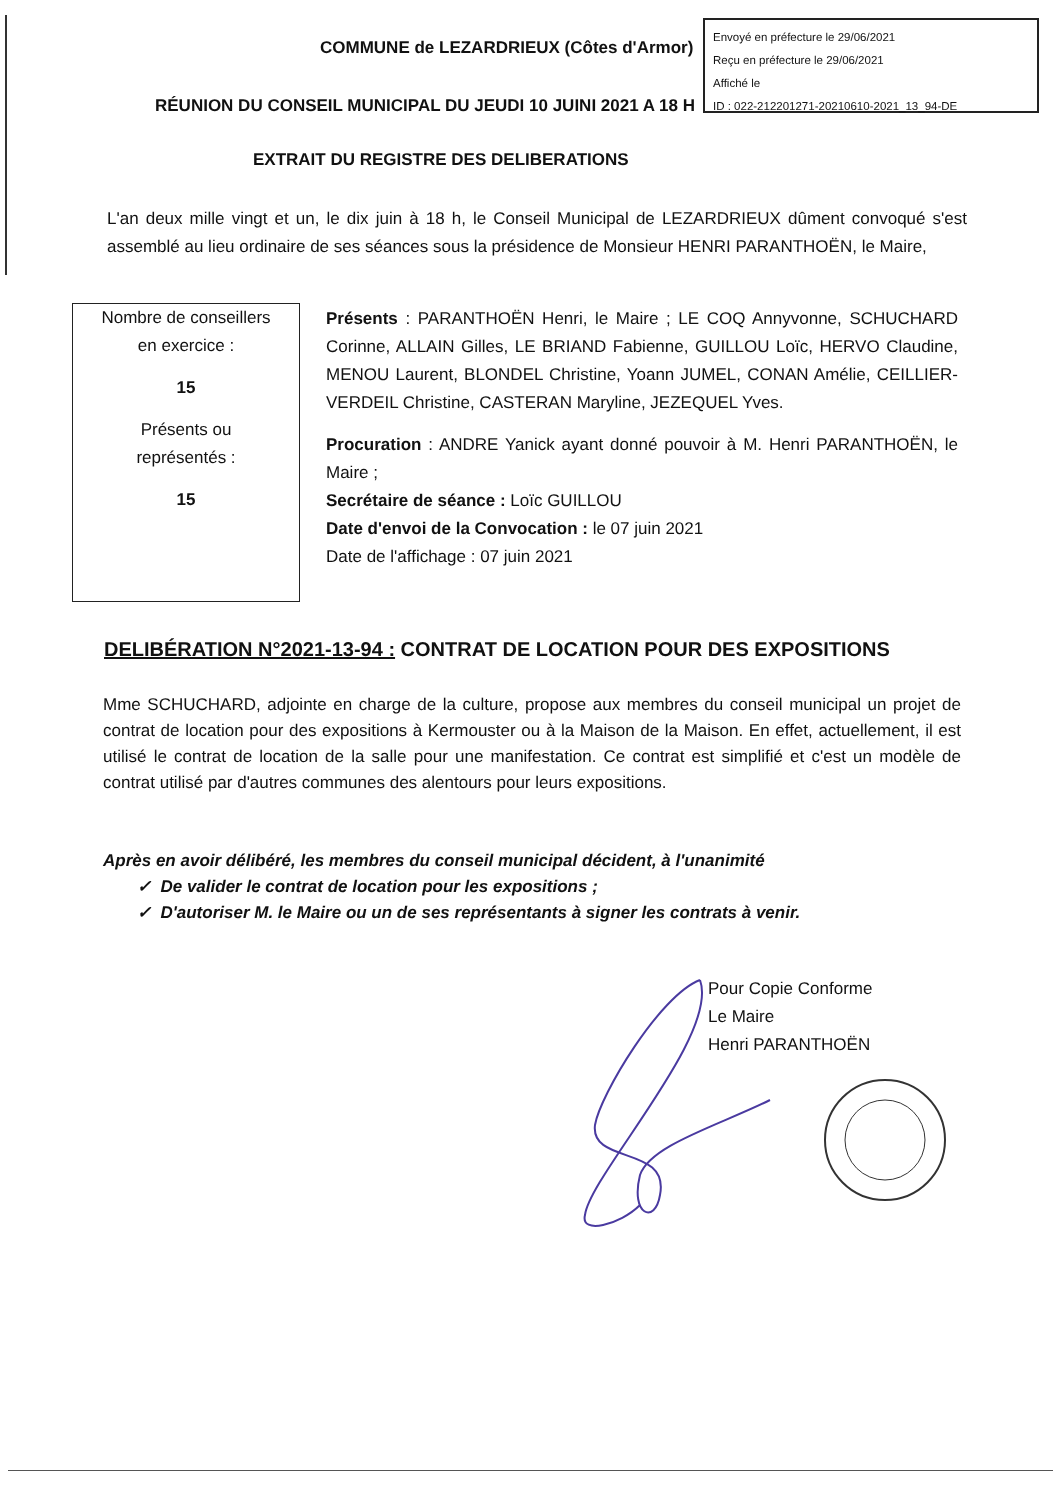COMMUNE de LEZARDRIEUX (Côtes d'Armor)
RÉUNION DU CONSEIL MUNICIPAL DU JEUDI 10 JUINI 2021 A 18 H
Envoyé en préfecture le 29/06/2021
Reçu en préfecture le 29/06/2021
Affiché le
ID : 022-212201271-20210610-2021_13_94-DE
EXTRAIT DU REGISTRE DES DELIBERATIONS
L'an deux mille vingt et un, le dix juin à 18 h, le Conseil Municipal de LEZARDRIEUX dûment convoqué s'est assemblé au lieu ordinaire de ses séances sous la présidence de Monsieur HENRI PARANTHOËN, le Maire,
Nombre de conseillers
en exercice :
15
Présents ou
représentés :
15
Présents : PARANTHOËN Henri, le Maire ; LE COQ Annyvonne, SCHUCHARD Corinne, ALLAIN Gilles, LE BRIAND Fabienne, GUILLOU Loïc, HERVO Claudine, MENOU Laurent, BLONDEL Christine, Yoann JUMEL, CONAN Amélie, CEILLIER-VERDEIL Christine, CASTERAN Maryline, JEZEQUEL Yves.
Procuration : ANDRE Yanick ayant donné pouvoir à M. Henri PARANTHOËN, le Maire ;
Secrétaire de séance : Loïc GUILLOU
Date d'envoi de la Convocation : le 07 juin 2021
Date de l'affichage : 07 juin 2021
DELIBÉRATION N°2021-13-94 : CONTRAT DE LOCATION POUR DES EXPOSITIONS
Mme SCHUCHARD, adjointe en charge de la culture, propose aux membres du conseil municipal un projet de contrat de location pour des expositions à Kermouster ou à la Maison de la Maison. En effet, actuellement, il est utilisé le contrat de location de la salle pour une manifestation. Ce contrat est simplifié et c'est un modèle de contrat utilisé par d'autres communes des alentours pour leurs expositions.
Après en avoir délibéré, les membres du conseil municipal décident, à l'unanimité
✓ De valider le contrat de location pour les expositions ;
✓ D'autoriser M. le Maire ou un de ses représentants à signer les contrats à venir.
Pour Copie Conforme
Le Maire
Henri PARANTHOËN